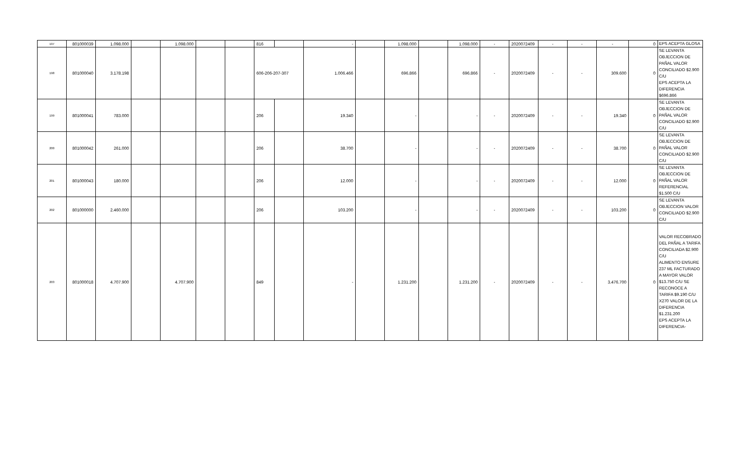| 197 | 801000039 | 1.098.000 | | 1.098.000 | | | 816 | | - | | 1.098.000 | | 1.098.000 | - | 2020072409 | - | - | - | 0 | EPS ACEPTA GLOSA |
| 198 | 801000040 | 3.178.198 | | | | | 606-206-207-307 | | 1.006.466 | | 696.866 | | 696.866 | - | 2020072409 | - | - | 309.600 | 0 | SE LEVANTA OBJECCION DE PAÑAL VALOR CONCILIADO $2.900 C/U EPS ACEPTA LA DIFERENCIA $696.866 |
| 199 | 801000041 | 783.000 | | | | | 206 | | 19.340 | | - | | - | - | 2020072409 | - | - | 19.340 | 0 | SE LEVANTA OBJECCION DE PAÑAL VALOR CONCILIADO $2.900 C/U |
| 200 | 801000042 | 261.000 | | | | | 206 | | 38.700 | | - | | - | - | 2020072409 | - | - | 38.700 | 0 | SE LEVANTA OBJECCION DE PAÑAL VALOR CONCILIADO $2.900 C/U |
| 201 | 801000043 | 180.000 | | | | | 206 | | 12.000 | | - | | - | - | 2020072409 | - | - | 12.000 | 0 | SE LEVANTA OBJECCION DE PAÑAL VALOR REFERENCIAL $1.500 C/U |
| 202 | 801000000 | 2.460.000 | | | | | 206 | | 103.200 | | - | | - | - | 2020072409 | - | - | 103.200 | 0 | SE LEVANTA OBJECCION VALOR CONCILIADO $2.900 C/U |
| 203 | 801000018 | 4.707.900 | | 4.707.900 | | | 849 | | - | | 1.231.200 | | 1.231.200 | - | 2020072409 | - | - | 3.476.700 | 0 | VALOR RECOBRADO DEL PAÑAL A TARIFA CONCILIADA $2.900 C/U ALIMENTO ENSURE 237 ML FACTURADO A MAYOR VALOR $13.750 C/U SE RECONOCE A TARIFA $9.190 C/U X270 VALOR DE LA DIFERENCIA $1.231.200 EPS ACEPTA LA DIFERENCIA- |